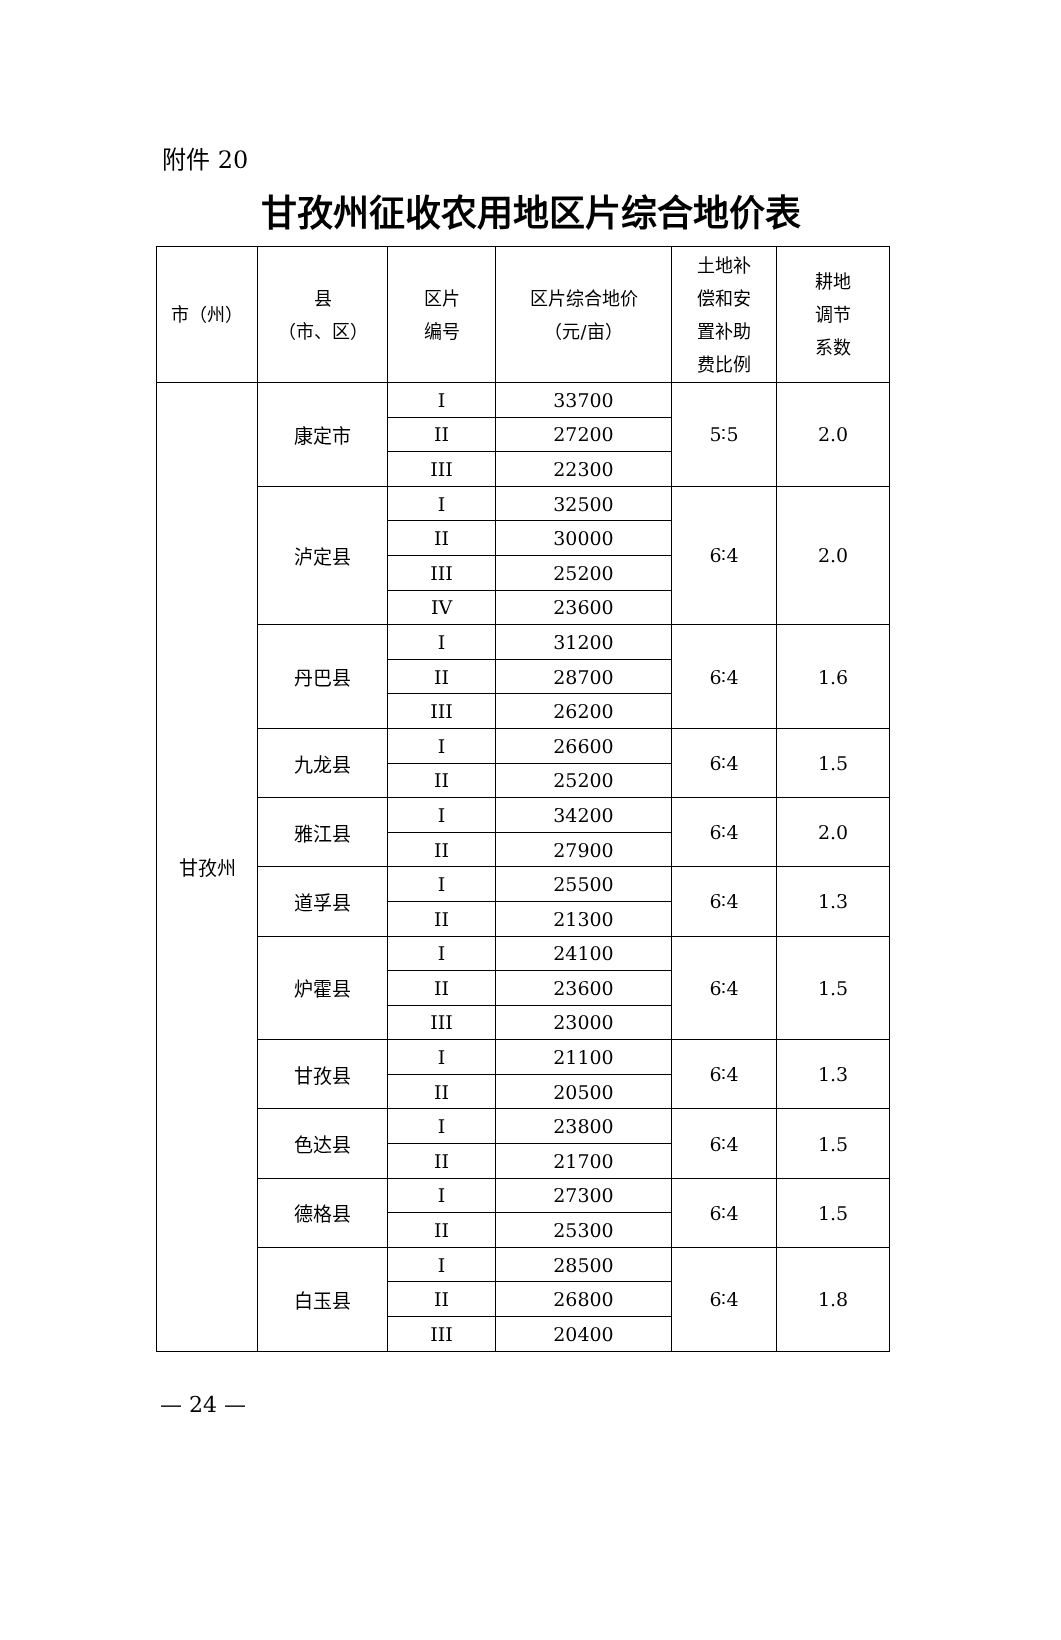附件 20
甘孜州征收农用地区片综合地价表
| 市（州） | 县 （市、区） | 区片 编号 | 区片综合地价 （元/亩） | 土地补 偿和安 置补助 费比例 | 耕地 调节 系数 |
| --- | --- | --- | --- | --- | --- |
| 甘孜州 | 康定市 | I | 33700 | 5∶5 | 2.0 |
| | | II | 27200 | | |
| | | III | 22300 | | |
| | 泸定县 | I | 32500 | 6∶4 | 2.0 |
| | | II | 30000 | | |
| | | III | 25200 | | |
| | | IV | 23600 | | |
| | 丹巴县 | I | 31200 | 6∶4 | 1.6 |
| | | II | 28700 | | |
| | | III | 26200 | | |
| | 九龙县 | I | 26600 | 6∶4 | 1.5 |
| | | II | 25200 | | |
| | 雅江县 | I | 34200 | 6∶4 | 2.0 |
| | | II | 27900 | | |
| | 道孚县 | I | 25500 | 6∶4 | 1.3 |
| | | II | 21300 | | |
| | 炉霍县 | I | 24100 | 6∶4 | 1.5 |
| | | II | 23600 | | |
| | | III | 23000 | | |
| | 甘孜县 | I | 21100 | 6∶4 | 1.3 |
| | | II | 20500 | | |
| | 色达县 | I | 23800 | 6∶4 | 1.5 |
| | | II | 21700 | | |
| | 德格县 | I | 27300 | 6∶4 | 1.5 |
| | | II | 25300 | | |
| | 白玉县 | I | 28500 | 6∶4 | 1.8 |
| | | II | 26800 | | |
| | | III | 20400 | | |
— 24 —